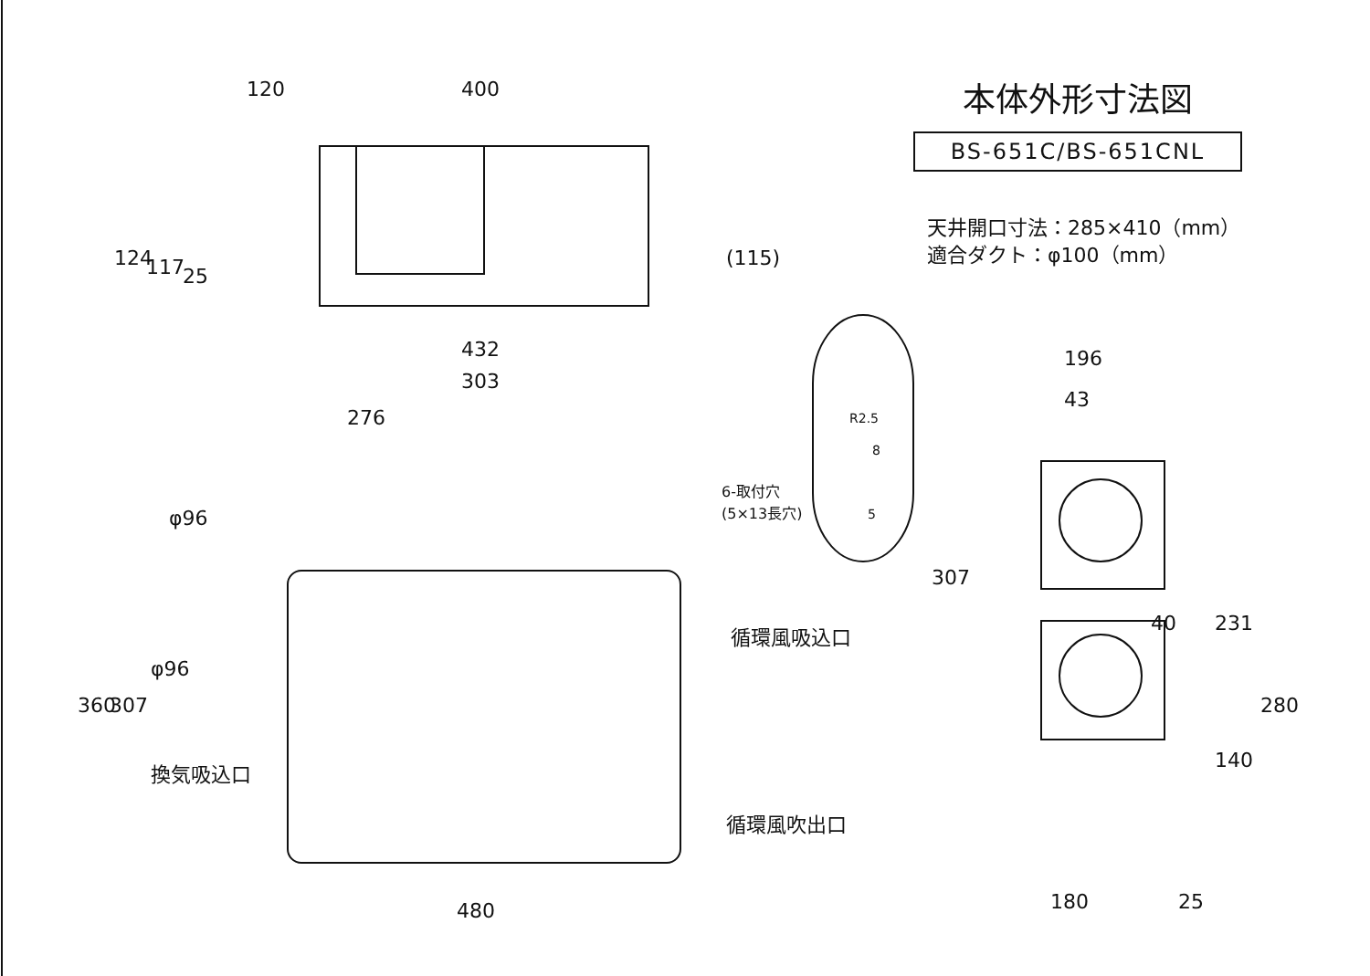本体外形寸法図
BS-651C/BS-651CNL
天井開口寸法：285×410（mm）
適合ダクト：φ100（mm）
120 400
124 117 25
(115)
432
303
276
φ96
6-取付穴
(5×13長穴)
R2.5
8
5
196
43
循環風吸込口
φ96
360 307
換気吸込口
循環風吹出口
480
307
40 231
280
140
180 25